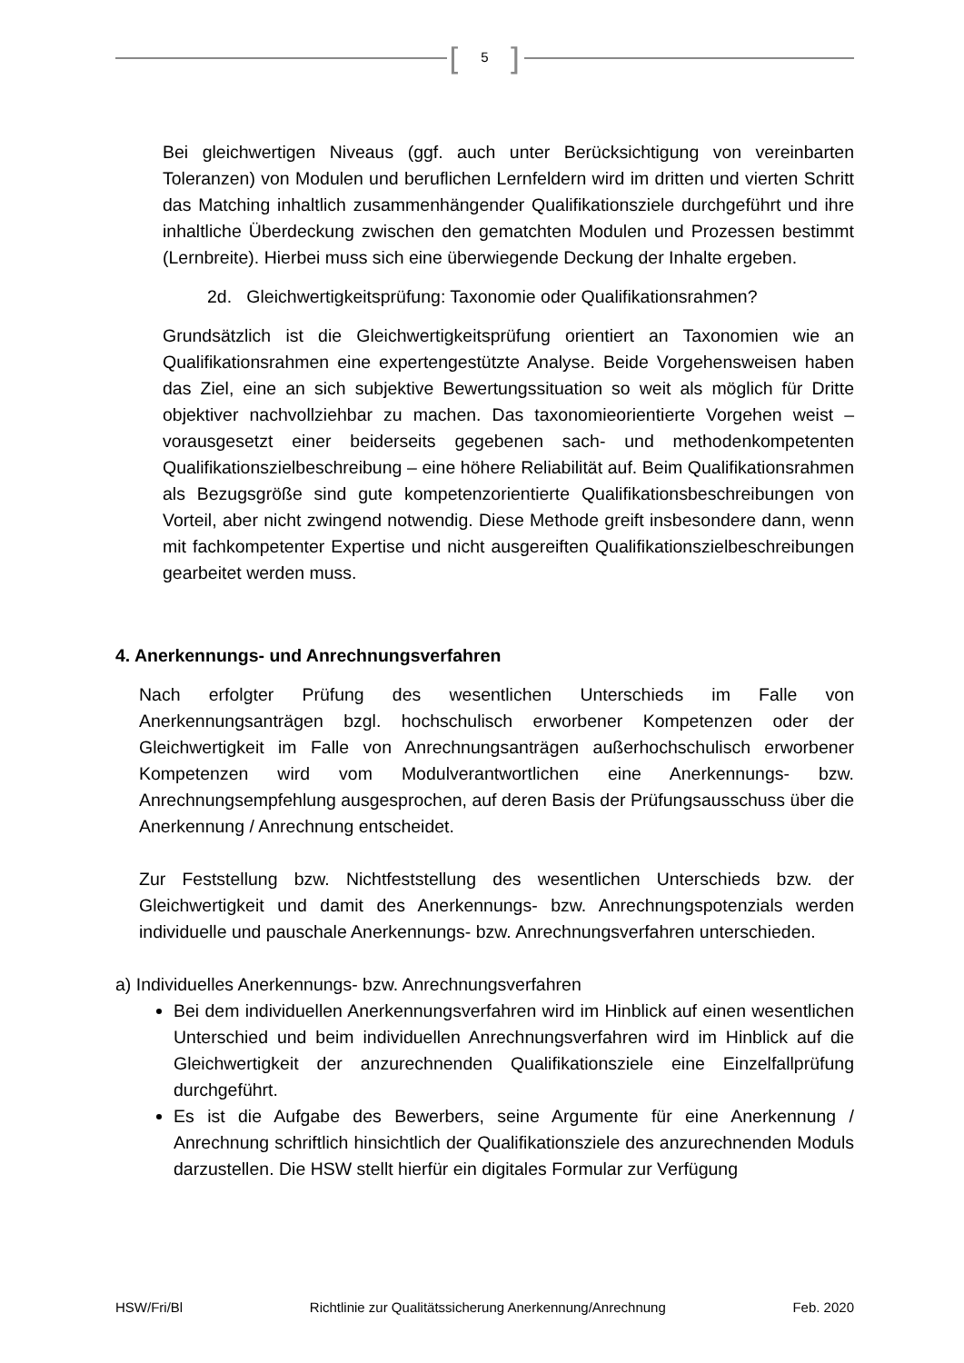[
5 ]
Bei gleichwertigen Niveaus (ggf. auch unter Berücksichtigung von vereinbarten Toleranzen) von Modulen und beruflichen Lernfeldern wird im dritten und vierten Schritt das Matching inhaltlich zusammenhängender Qualifikationsziele durchgeführt und ihre inhaltliche Überdeckung zwischen den gematchten Modulen und Prozessen bestimmt (Lernbreite). Hierbei muss sich eine überwiegende Deckung der Inhalte ergeben.
2d. Gleichwertigkeitsprüfung: Taxonomie oder Qualifikationsrahmen?
Grundsätzlich ist die Gleichwertigkeitsprüfung orientiert an Taxonomien wie an Qualifikationsrahmen eine expertengestützte Analyse. Beide Vorgehensweisen haben das Ziel, eine an sich subjektive Bewertungssituation so weit als möglich für Dritte objektiver nachvollziehbar zu machen. Das taxonomieorientierte Vorgehen weist – vorausgesetzt einer beiderseits gegebenen sach- und methodenkompetenten Qualifikationszielbeschreibung – eine höhere Reliabilität auf. Beim Qualifikationsrahmen als Bezugsgröße sind gute kompetenzorientierte Qualifikationsbeschreibungen von Vorteil, aber nicht zwingend notwendig. Diese Methode greift insbesondere dann, wenn mit fachkompetenter Expertise und nicht ausgereiften Qualifikationszielbeschreibungen gearbeitet werden muss.
4. Anerkennungs- und Anrechnungsverfahren
Nach erfolgter Prüfung des wesentlichen Unterschieds im Falle von Anerkennungsanträgen bzgl. hochschulisch erworbener Kompetenzen oder der Gleichwertigkeit im Falle von Anrechnungsanträgen außerhochschulisch erworbener Kompetenzen wird vom Modulverantwortlichen eine Anerkennungs- bzw. Anrechnungsempfehlung ausgesprochen, auf deren Basis der Prüfungsausschuss über die Anerkennung / Anrechnung entscheidet.
Zur Feststellung bzw. Nichtfeststellung des wesentlichen Unterschieds bzw. der Gleichwertigkeit und damit des Anerkennungs- bzw. Anrechnungspotenzials werden individuelle und pauschale Anerkennungs- bzw. Anrechnungsverfahren unterschieden.
a) Individuelles Anerkennungs- bzw. Anrechnungsverfahren
Bei dem individuellen Anerkennungsverfahren wird im Hinblick auf einen wesentlichen Unterschied und beim individuellen Anrechnungsverfahren wird im Hinblick auf die Gleichwertigkeit der anzurechnenden Qualifikationsziele eine Einzelfallprüfung durchgeführt.
Es ist die Aufgabe des Bewerbers, seine Argumente für eine Anerkennung / Anrechnung schriftlich hinsichtlich der Qualifikationsziele des anzurechnenden Moduls darzustellen. Die HSW stellt hierfür ein digitales Formular zur Verfügung
HSW/Fri/Bl Richtlinie zur Qualitätssicherung Anerkennung/Anrechnung Feb. 2020